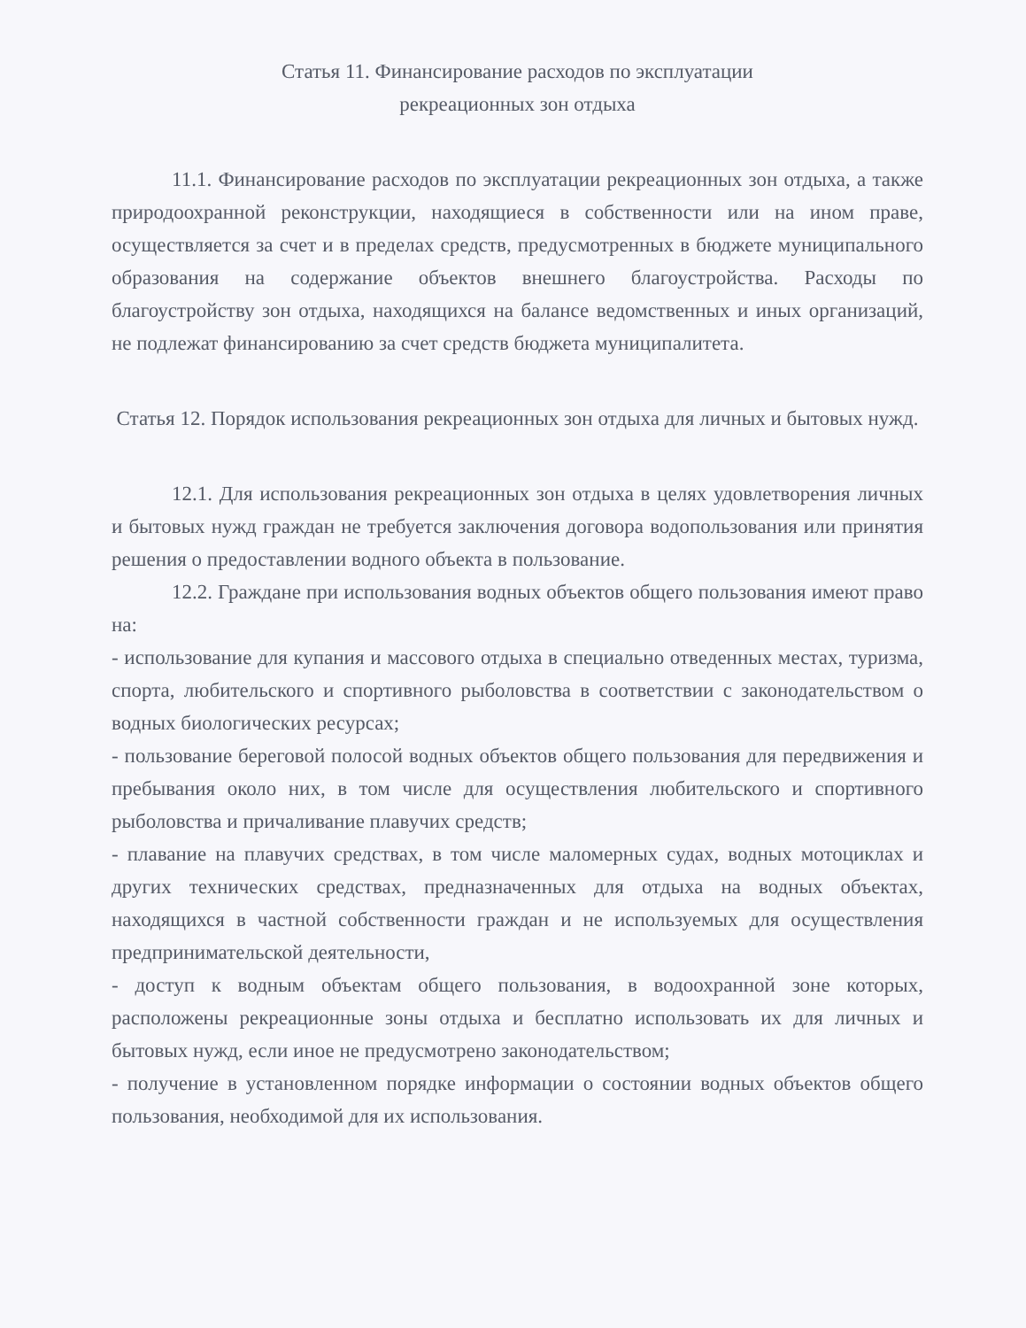Статья 11. Финансирование расходов по эксплуатации
рекреационных зон отдыха
11.1. Финансирование расходов по эксплуатации рекреационных зон отдыха, а также природоохранной реконструкции, находящиеся в собственности или на ином праве, осуществляется за счет и в пределах средств, предусмотренных в бюджете муниципального образования на содержание объектов внешнего благоустройства. Расходы по благоустройству зон отдыха, находящихся на балансе ведомственных и иных организаций, не подлежат финансированию за счет средств бюджета муниципалитета.
Статья 12. Порядок использования рекреационных зон отдыха для личных и бытовых нужд.
12.1. Для использования рекреационных зон отдыха в целях удовлетворения личных и бытовых нужд граждан не требуется заключения договора водопользования или принятия решения о предоставлении водного объекта в пользование.
12.2. Граждане при использования водных объектов общего пользования имеют право на:
- использование для купания и массового отдыха в специально отведенных местах, туризма, спорта, любительского и спортивного рыболовства в соответствии с законодательством о водных биологических ресурсах;
- пользование береговой полосой водных объектов общего пользования для передвижения и пребывания около них, в том числе для осуществления любительского и спортивного рыболовства и причаливание плавучих средств;
- плавание на плавучих средствах, в том числе маломерных судах, водных мотоциклах и других технических средствах, предназначенных для отдыха на водных объектах, находящихся в частной собственности граждан и не используемых для осуществления предпринимательской деятельности,
- доступ к водным объектам общего пользования, в водоохранной зоне которых, расположены рекреационные зоны отдыха и бесплатно использовать их для личных и бытовых нужд, если иное не предусмотрено законодательством;
- получение в установленном порядке информации о состоянии водных объектов общего пользования, необходимой для их использования.